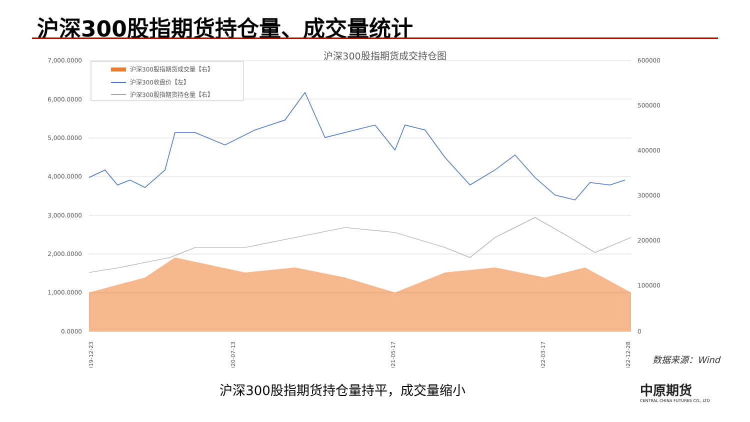沪深300股指期货持仓量、成交量统计
沪深300股指期货成交持仓图
7,000.0000
6,000.0000
5,000.0000
4,000.0000
3,000.0000
2,000.0000
1,000.0000
0.0000
600000
500000
400000
300000
200000
100000
0
沪深300股指期货成交量【右】
沪深300收盘价【左】
沪深300股指期货持仓量【右】
2019-12-23
2020-07-13
2021-05-17
2022-03-17
2022-12-28
数据来源：Wind
沪深300股指期货持仓量持平，成交量缩小
中原期货
CENTRAL CHINA FUTURES CO., LTD